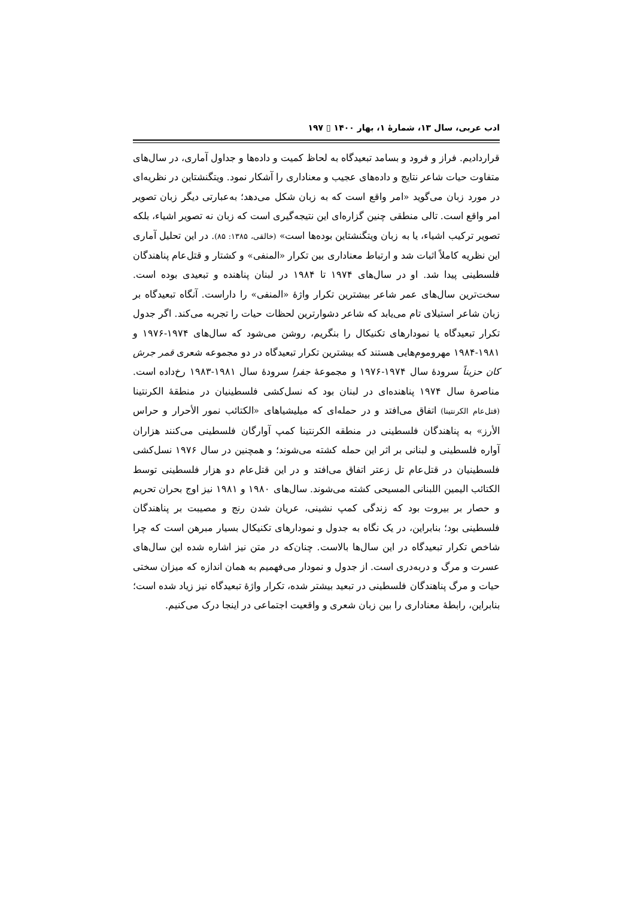ادب عربی، سال ۱۳، شمارهٔ ۱، بهار ۱۴۰۰ ▯ ۱۹۷
قراردادیم. فراز و فرود و بسامد تبعیدگاه به لحاظ کمیت و داده‌ها و جداول آماری، در سال‌های متفاوت حیات شاعر نتایج و داده‌های عجیب و معناداری را آشکار نمود. ویتگنشتاین در نظریه‌ای در مورد زبان می‌گوید «امر واقع است که به زبان شکل می‌دهد؛ به‌عبارتی دیگر زبان تصویر امر واقع است. تالی منطقی چنین گزاره‌ای این نتیجه‌گیری است که زبان نه تصویر اشیاء، بلکه تصویر ترکیب اشیاء، یا به زبان ویتگنشتاین بوده‌ها است» (خالقی، ۱۳۸۵: ۸۵). در این تحلیل آماری این نظریه کاملاً اثبات شد و ارتباط معناداری بین تکرار «المنفی» و کشتار و قتل‌عام پناهندگان فلسطینی پیدا شد. او در سال‌های ۱۹۷۴ تا ۱۹۸۴ در لبنان پناهنده و تبعیدی بوده است. سخت‌ترین سال‌های عمر شاعر بیشترین تکرار واژهٔ «المنفی» را داراست. آنگاه تبعیدگاه بر زبان شاعر استیلای تام می‌یابد که شاعر دشوارترین لحظات حیات را تجربه می‌کند. اگر جدول تکرار تبعیدگاه یا نمودارهای تکنیکال را بنگریم، روشن می‌شود که سال‌های ۱۹۷۴-۱۹۷۶ و ۱۹۸۱-۱۹۸۴ مهروموم‌هایی هستند که بیشترین تکرار تبعیدگاه در دو مجموعه شعری قمر جرش کان حزیناً سرودهٔ سال ۱۹۷۴-۱۹۷۶ و مجموعهٔ جفرا سرودهٔ سال ۱۹۸۱-۱۹۸۳ رخ‌داده است. مناصرة سال ۱۹۷۴ پناهنده‌ای در لبنان بود که نسل‌کشی فلسطینیان در منطقهٔ الکرنتینا (قتل‌عام الکرنتینا) اتفاق می‌افتد و در حمله‌ای که میلیشیاهای «الكتائب نمور الأحرار و حراس الأرز» به پناهندگان فلسطینی در منطقه الکرنتینا کمپ آوارگان فلسطینی می‌کنند هزاران آواره فلسطینی و لبنانی بر اثر این حمله کشته می‌شوند؛ و همچنین در سال ۱۹۷۶ نسل‌کشی فلسطینیان در قتل‌عام تل زعتر اتفاق می‌افتد و در این قتل‌عام دو هزار فلسطینی توسط الکتائب الیمین اللبنانی المسیحی کشته می‌شوند. سال‌های ۱۹۸۰ و ۱۹۸۱ نیز اوج بحران تحریم و حصار بر بیروت بود که زندگی کمپ نشینی، عریان شدن رنج و مصیبت بر پناهندگان فلسطینی بود؛ بنابراین، در یک نگاه به جدول و نمودارهای تکنیکال بسیار مبرهن است که چرا شاخص تکرار تبعیدگاه در این سال‌ها بالاست. چنان‌که در متن نیز اشاره شده این سال‌های عسرت و مرگ و دربه‌دری است. از جدول و نمودار می‌فهمیم به همان اندازه که میزان سختی حیات و مرگ پناهندگان فلسطینی در تبعید بیشتر شده، تکرار واژهٔ تبعیدگاه نیز زیاد شده است؛ بنابراین، رابطهٔ معناداری را بین زبان شعری و واقعیت اجتماعی در اینجا درک می‌کنیم.